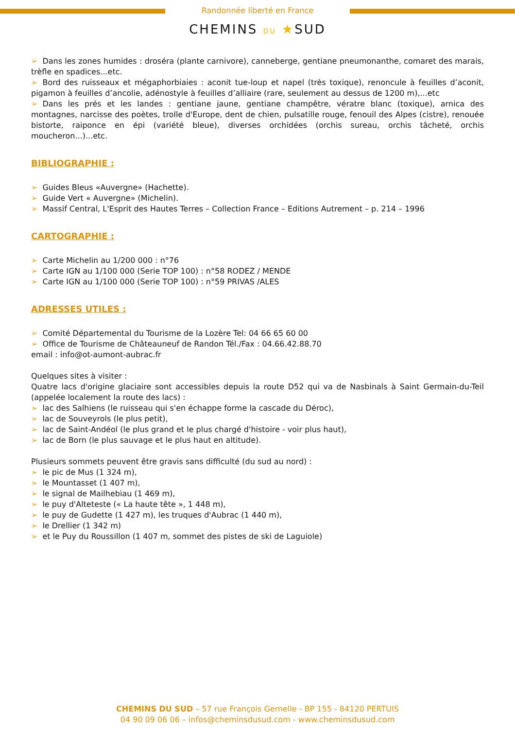Randonnée liberté en France
CHEMINS DU ★SUD
➢ Dans les zones humides : droséra (plante carnivore), canneberge, gentiane pneumonanthe, comaret des marais, trèfle en spadices...etc.
➢ Bord des ruisseaux et mégaphorbiaies : aconit tue-loup et napel (très toxique), renoncule à feuilles d’aconit, pigamon à feuilles d’ancolie, adénostyle à feuilles d’alliaire (rare, seulement au dessus de 1200 m),...etc
➢ Dans les prés et les landes : gentiane jaune, gentiane champêtre, vératre blanc (toxique), arnica des montagnes, narcisse des poètes, trolle d'Europe, dent de chien, pulsatille rouge, fenouil des Alpes (cistre), renouée bistorte, raiponce en épi (variété bleue), diverses orchidées (orchis sureau, orchis tâcheté, orchis moucheron...)...etc.
BIBLIOGRAPHIE :
➢ Guides Bleus «Auvergne» (Hachette).
➢ Guide Vert « Auvergne» (Michelin).
➢ Massif Central, L'Esprit des Hautes Terres – Collection France – Editions Autrement – p. 214 – 1996
CARTOGRAPHIE :
➢ Carte Michelin au 1/200 000 : n°76
➢ Carte IGN au 1/100 000 (Serie TOP 100) : n°58 RODEZ / MENDE
➢ Carte IGN au 1/100 000 (Serie TOP 100) : n°59 PRIVAS /ALES
ADRESSES UTILES :
➢ Comité Départemental du Tourisme de la Lozère Tel: 04 66 65 60 00
➢ Office de Tourisme de Châteauneuf de Randon Tél./Fax : 04.66.42.88.70
email : info@ot-aumont-aubrac.fr
Quelques sites à visiter :
Quatre lacs d'origine glaciaire sont accessibles depuis la route D52 qui va de Nasbinals à Saint Germain-du-Teil (appelée localement la route des lacs) :
➢ lac des Salhiens (le ruisseau qui s'en échappe forme la cascade du Déroc),
➢ lac de Souveyrols (le plus petit),
➢ lac de Saint-Andéol (le plus grand et le plus chargé d'histoire - voir plus haut),
➢ lac de Born (le plus sauvage et le plus haut en altitude).
Plusieurs sommets peuvent être gravis sans difficulté (du sud au nord) :
➢ le pic de Mus (1 324 m),
➢ le Mountasset (1 407 m),
➢ le signal de Mailhebiau (1 469 m),
➢ le puy d'Alteteste (« La haute tête », 1 448 m),
➢ le puy de Gudette (1 427 m), les truques d'Aubrac (1 440 m),
➢ le Drellier (1 342 m)
➢ et le Puy du Roussillon (1 407 m, sommet des pistes de ski de Laguiole)
CHEMINS DU SUD – 57 rue François Gernelle - BP 155 - 84120 PERTUIS
04 90 09 06 06 – infos@cheminsdusud.com - www.cheminsdusud.com